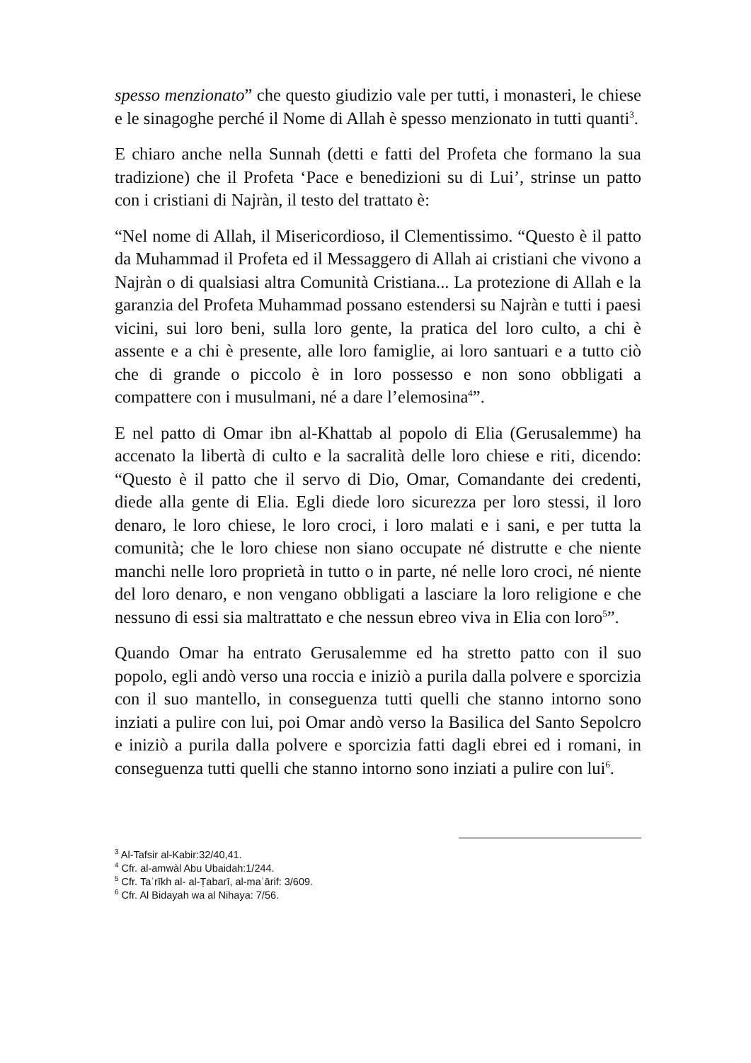spesso menzionato” che questo giudizio vale per tutti, i monasteri, le chiese e le sinagoghe perché il Nome di Allah è spesso menzionato in tutti quanti<sup>3</sup>.
E chiaro anche nella Sunnah (detti e fatti del Profeta che formano la sua tradizione) che il Profeta ‘Pace e benedizioni su di Lui’, strinse un patto con i cristiani di Najràn, il testo del trattato è:
“Nel nome di Allah, il Misericordioso, il Clementissimo. “Questo è il patto da Muhammad il Profeta ed il Messaggero di Allah ai cristiani che vivono a Najràn o di qualsiasi altra Comunità Cristiana... La protezione di Allah e la garanzia del Profeta Muhammad possano estendersi su Najràn e tutti i paesi vicini, sui loro beni, sulla loro gente, la pratica del loro culto, a chi è assente e a chi è presente, alle loro famiglie, ai loro santuari e a tutto ciò che di grande o piccolo è in loro possesso e non sono obbligati a compattere con i musulmani, né a dare l’elemosina<sup>4</sup>”.
E nel patto di Omar ibn al-Khattab al popolo di Elia (Gerusalemme) ha accenato la libertà di culto e la sacralità delle loro chiese e riti, dicendo: “Questo è il patto che il servo di Dio, Omar, Comandante dei credenti, diede alla gente di Elia. Egli diede loro sicurezza per loro stessi, il loro denaro, le loro chiese, le loro croci, i loro malati e i sani, e per tutta la comunità; che le loro chiese non siano occupate né distrutte e che niente manchi nelle loro proprietà in tutto o in parte, né nelle loro croci, né niente del loro denaro, e non vengano obbligati a lasciare la loro religione e che nessuno di essi sia maltrattato e che nessun ebreo viva in Elia con loro<sup>5</sup>”.
Quando Omar ha entrato Gerusalemme ed ha stretto patto con il suo popolo, egli andò verso una roccia e iniziò a purila dalla polvere e sporcizia con il suo mantello, in conseguenza tutti quelli che stanno intorno sono inziati a pulire con lui, poi Omar andò verso la Basilica del Santo Sepolcro e iniziò a purila dalla polvere e sporcizia fatti dagli ebrei ed i romani, in conseguenza tutti quelli che stanno intorno sono inziati a pulire con lui<sup>6</sup>.
<sup>3</sup> Al-Tafsir al-Kabir:32/40,41.
<sup>4</sup> Cfr. al-amwàl Abu Ubaidah:1/244.
<sup>5</sup> Cfr. Taʾrīkh al- al-Ṭabarī, al-maʿārif: 3/609.
<sup>6</sup> Cfr. Al Bidayah wa al Nihaya: 7/56.